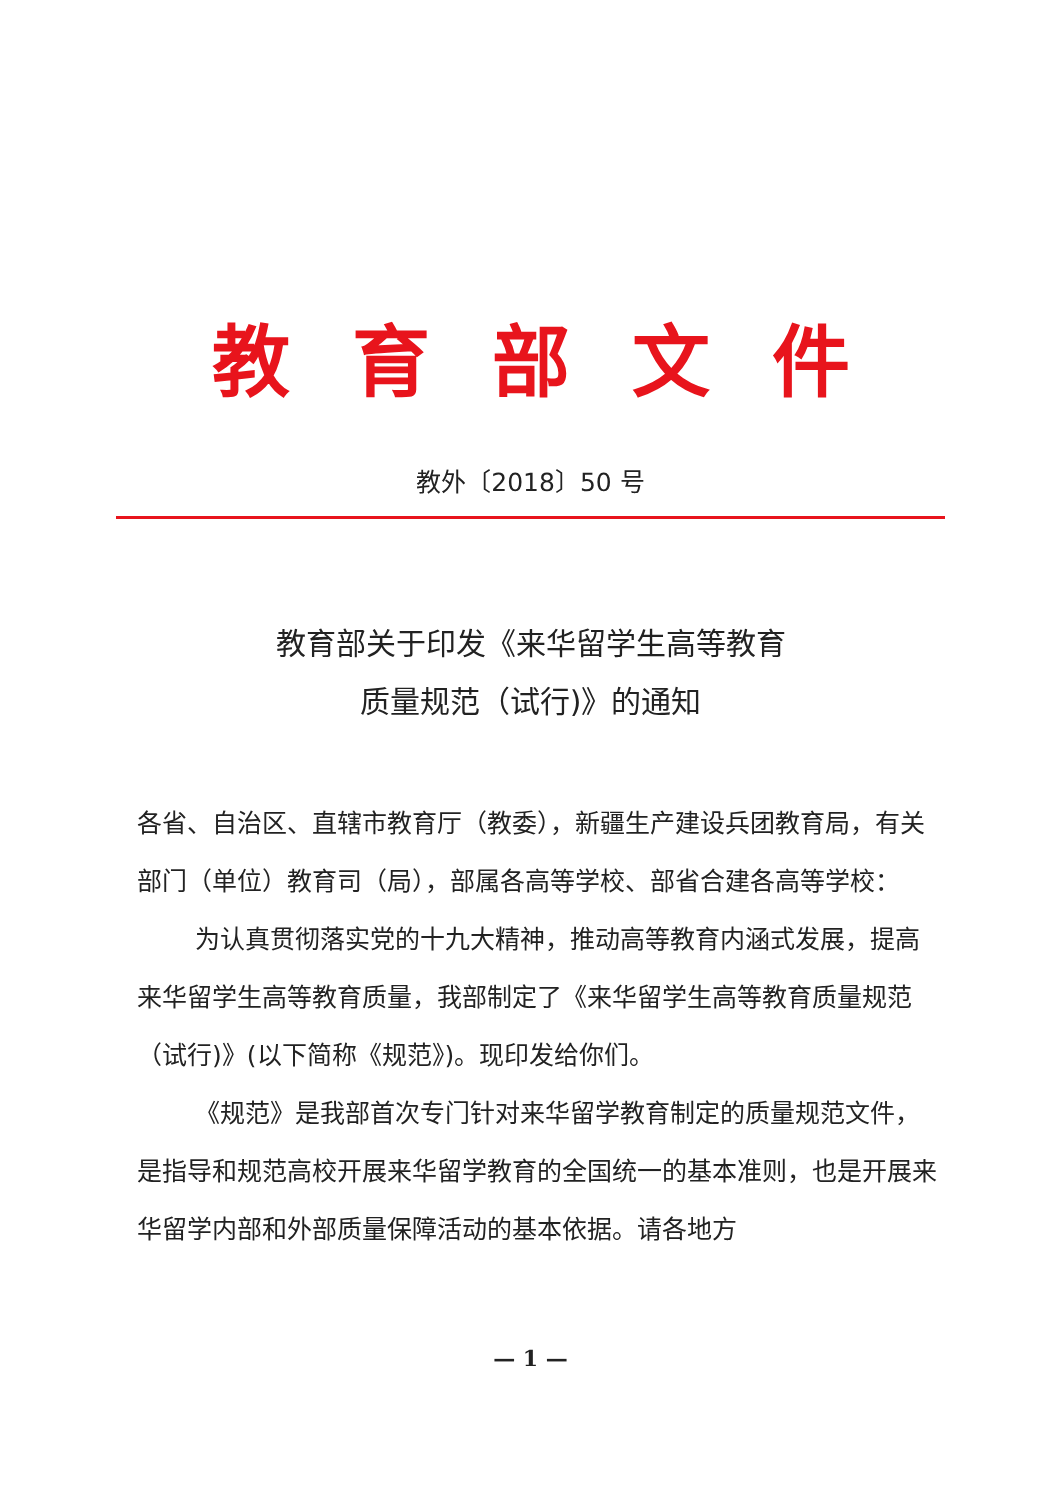教育部文件
教外〔2018〕50 号
教育部关于印发《来华留学生高等教育
质量规范（试行)》的通知
各省、自治区、直辖市教育厅（教委），新疆生产建设兵团教育局，有关部门（单位）教育司（局），部属各高等学校、部省合建各高等学校：
为认真贯彻落实党的十九大精神，推动高等教育内涵式发展，提高来华留学生高等教育质量，我部制定了《来华留学生高等教育质量规范（试行)》(以下简称《规范》)。现印发给你们。
《规范》是我部首次专门针对来华留学教育制定的质量规范文件，是指导和规范高校开展来华留学教育的全国统一的基本准则，也是开展来华留学内部和外部质量保障活动的基本依据。请各地方
— 1 —